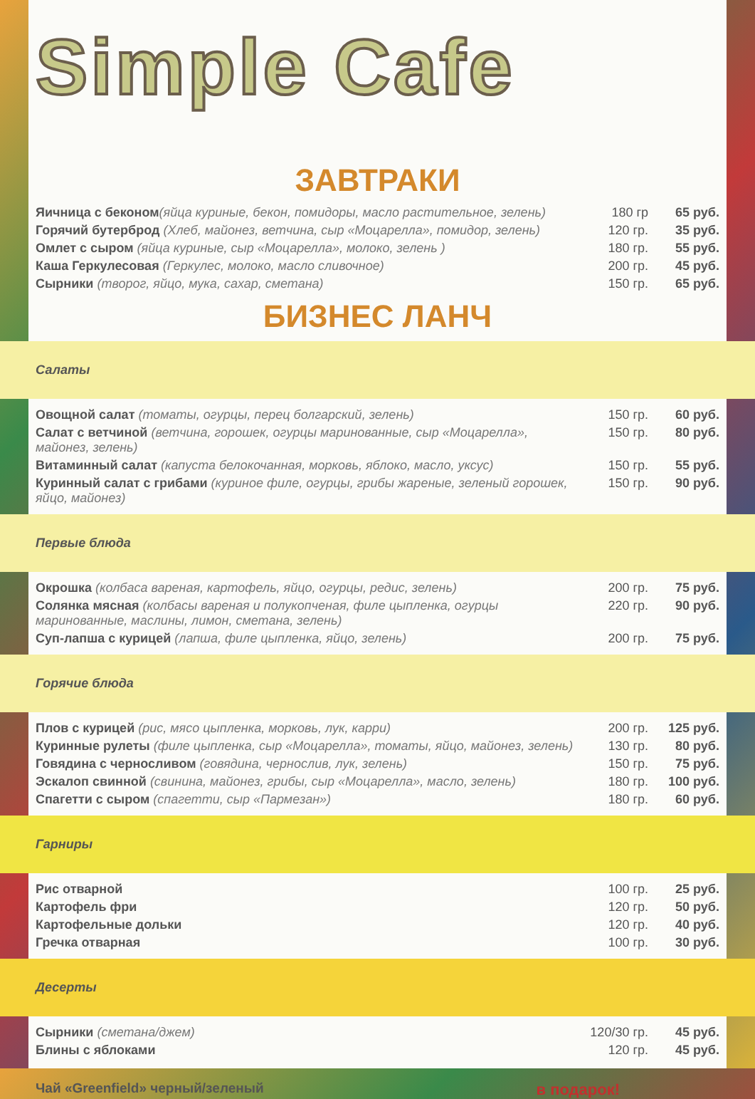Simple Cafe
ЗАВТРАКИ
| Яичница с беконом (яйца куриные, бекон, помидоры, масло растительное, зелень) | 180 гр | 65 руб. |
| Горячий бутерброд (Хлеб, майонез, ветчина, сыр «Моцарелла», помидор, зелень) | 120 гр. | 35 руб. |
| Омлет с сыром (яйца куриные, сыр «Моцарелла», молоко, зелень ) | 180 гр. | 55 руб. |
| Каша Геркулесовая (Геркулес, молоко, масло сливочное) | 200 гр. | 45 руб. |
| Сырники (творог, яйцо, мука, сахар, сметана) | 150 гр. | 65 руб. |
БИЗНЕС ЛАНЧ
Салаты
| Овощной салат (томаты, огурцы, перец болгарский, зелень) | 150 гр. | 60 руб. |
| Салат с ветчиной (ветчина, горошек, огурцы маринованные, сыр «Моцарелла», майонез, зелень) | 150 гр. | 80 руб. |
| Витаминный салат (капуста белокочанная, морковь, яблоко, масло, уксус) | 150 гр. | 55 руб. |
| Куринный салат с грибами (куриное филе, огурцы, грибы жареные, зеленый горошек, яйцо, майонез) | 150 гр. | 90 руб. |
Первые блюда
| Окрошка (колбаса вареная, картофель, яйцо, огурцы, редис, зелень) | 200 гр. | 75 руб. |
| Солянка мясная (колбасы вареная и полукопченая, филе цыпленка, огурцы маринованные, маслины, лимон, сметана, зелень) | 220 гр. | 90 руб. |
| Суп-лапша с курицей (лапша, филе цыпленка, яйцо, зелень) | 200 гр. | 75 руб. |
Горячие блюда
| Плов с курицей (рис, мясо цыпленка, морковь, лук, карри) | 200 гр. | 125 руб. |
| Куринные рулеты (филе цыпленка, сыр «Моцарелла», томаты, яйцо, майонез, зелень) | 130 гр. | 80 руб. |
| Говядина с черносливом (говядина, чернослив, лук, зелень) | 150 гр. | 75 руб. |
| Эскалоп свинной (свинина, майонез, грибы, сыр «Моцарелла», масло, зелень) | 180 гр. | 100 руб. |
| Спагетти с сыром (спагетти, сыр «Пармезан») | 180 гр. | 60 руб. |
Гарниры
| Рис отварной | 100 гр. | 25 руб. |
| Картофель фри | 120 гр. | 50 руб. |
| Картофельные дольки | 120 гр. | 40 руб. |
| Гречка отварная | 100 гр. | 30 руб. |
Десерты
| Сырники (сметана/джем) | 120/30 гр. | 45 руб. |
| Блины с яблоками | 120 гр. | 45 руб. |
Чай «Greenfield» черный/зеленый в подарок!